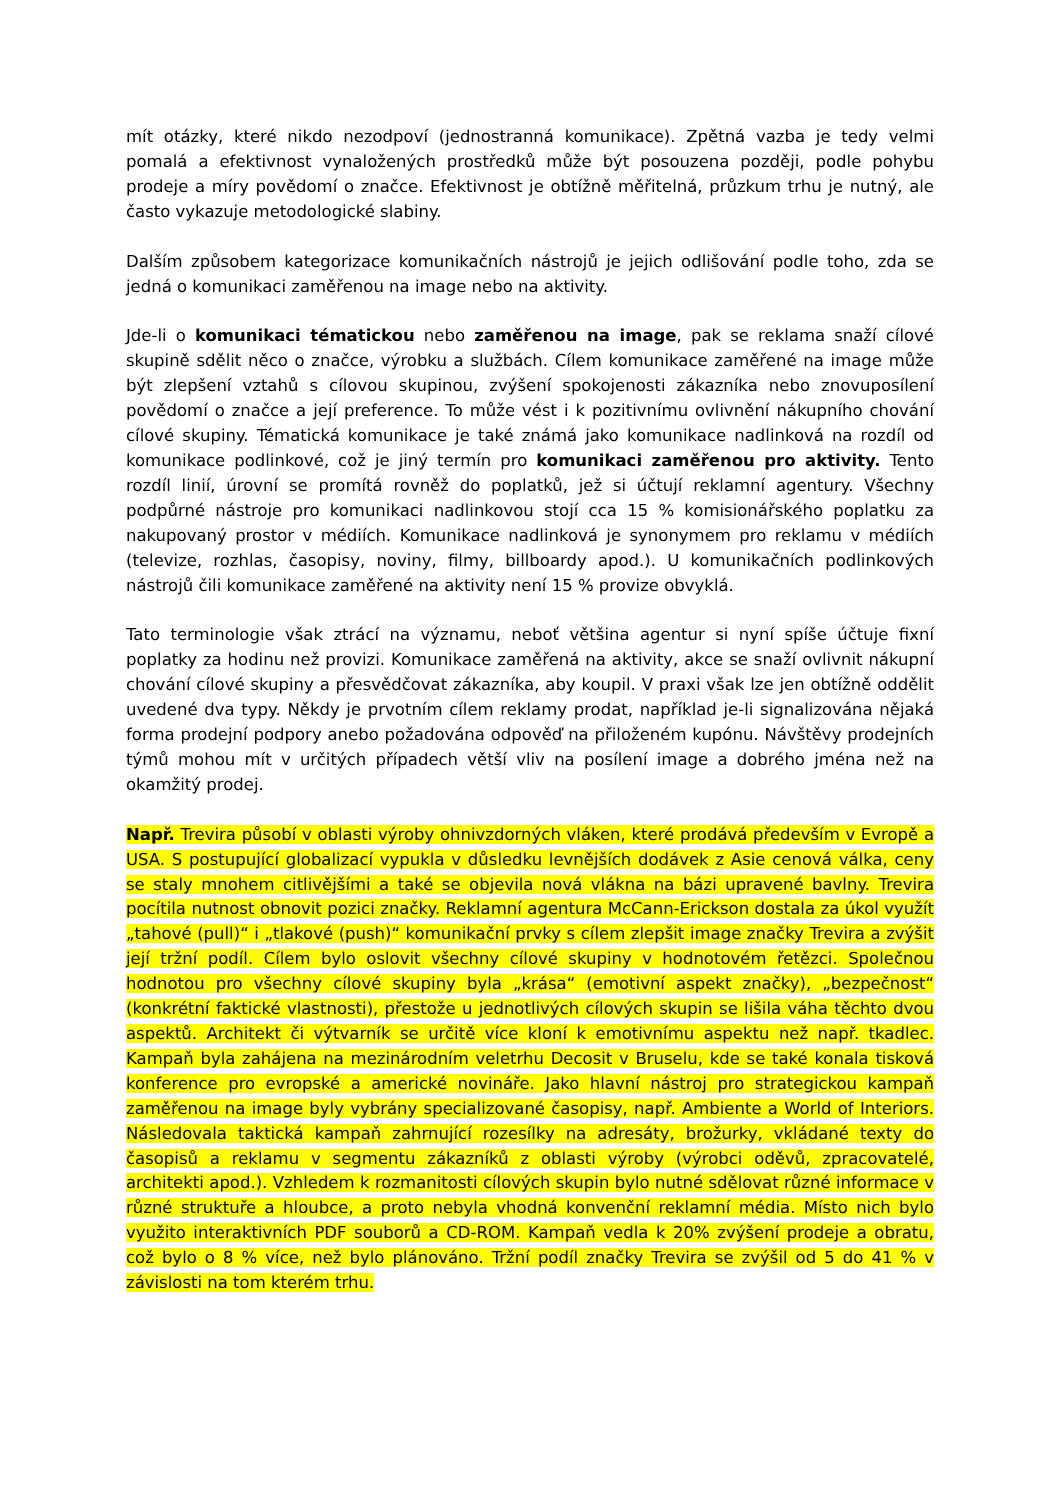mít otázky, které nikdo nezodpoví (jednostranná komunikace). Zpětná vazba je tedy velmi pomalá a efektivnost vynaložených prostředků může být posouzena později, podle pohybu prodeje a míry povědomí o značce. Efektivnost je obtížně měřitelná, průzkum trhu je nutný, ale často vykazuje metodologické slabiny.
Dalším způsobem kategorizace komunikačních nástrojů je jejich odlišování podle toho, zda se jedná o komunikaci zaměřenou na image nebo na aktivity.
Jde-li o komunikaci tématickou nebo zaměřenou na image, pak se reklama snaží cílové skupině sdělit něco o značce, výrobku a službách. Cílem komunikace zaměřené na image může být zlepšení vztahů s cílovou skupinou, zvýšení spokojenosti zákazníka nebo znovuposílení povědomí o značce a její preference. To může vést i k pozitivnímu ovlivnění nákupního chování cílové skupiny. Tématická komunikace je také známá jako komunikace nadlinková na rozdíl od komunikace podlinkové, což je jiný termín pro komunikaci zaměřenou pro aktivity. Tento rozdíl linií, úrovní se promítá rovněž do poplatků, jež si účtují reklamní agentury. Všechny podpůrné nástroje pro komunikaci nadlinkovou stojí cca 15 % komisionářského poplatku za nakupovaný prostor v médiích. Komunikace nadlinková je synonymem pro reklamu v médiích (televize, rozhlas, časopisy, noviny, filmy, billboardy apod.). U komunikačních podlinkových nástrojů čili komunikace zaměřené na aktivity není 15 % provize obvyklá.
Tato terminologie však ztrácí na významu, neboť většina agentur si nyní spíše účtuje fixní poplatky za hodinu než provizi. Komunikace zaměřená na aktivity, akce se snaží ovlivnit nákupní chování cílové skupiny a přesvědčovat zákazníka, aby koupil. V praxi však lze jen obtížně oddělit uvedené dva typy. Někdy je prvotním cílem reklamy prodat, například je-li signalizována nějaká forma prodejní podpory anebo požadována odpověď na přiloženém kupónu. Návštěvy prodejních týmů mohou mít v určitých případech větší vliv na posílení image a dobrého jména než na okamžitý prodej.
Např. Trevira působí v oblasti výroby ohnivzdorných vláken, které prodává především v Evropě a USA. S postupující globalizací vypukla v důsledku levnějších dodávek z Asie cenová válka, ceny se staly mnohem citlivějšími a také se objevila nová vlákna na bázi upravené bavlny. Trevira pocítila nutnost obnovit pozici značky. Reklamní agentura McCann-Erickson dostala za úkol využít „tahové (pull)“ i „tlakové (push)“ komunikační prvky s cílem zlepšit image značky Trevira a zvýšit její tržní podíl. Cílem bylo oslovit všechny cílové skupiny v hodnotovém řetězci. Společnou hodnotou pro všechny cílové skupiny byla „krása“ (emotivní aspekt značky), „bezpečnost“ (konkrétní faktické vlastnosti), přestože u jednotlivých cílových skupin se lišila váha těchto dvou aspektů. Architekt či výtvarník se určitě více kloní k emotivnímu aspektu než např. tkadlec. Kampaň byla zahájena na mezinárodním veletrhu Decosit v Bruselu, kde se také konala tisková konference pro evropské a americké novináře. Jako hlavní nástroj pro strategickou kampaň zaměřenou na image byly vybrány specializované časopisy, např. Ambiente a World of Interiors. Následovala taktická kampaň zahrnující rozesílky na adresáty, brožurky, vkládané texty do časopisů a reklamu v segmentu zákazníků z oblasti výroby (výrobci oděvů, zpracovatelé, architekti apod.). Vzhledem k rozmanitosti cílových skupin bylo nutné sdělovat různé informace v různé struktuře a hloubce, a proto nebyla vhodná konvenční reklamní média. Místo nich bylo využito interaktivních PDF souborů a CD-ROM. Kampaň vedla k 20% zvýšení prodeje a obratu, což bylo o 8 % více, než bylo plánováno. Tržní podíl značky Trevira se zvýšil od 5 do 41 % v závislosti na tom kterém trhu.